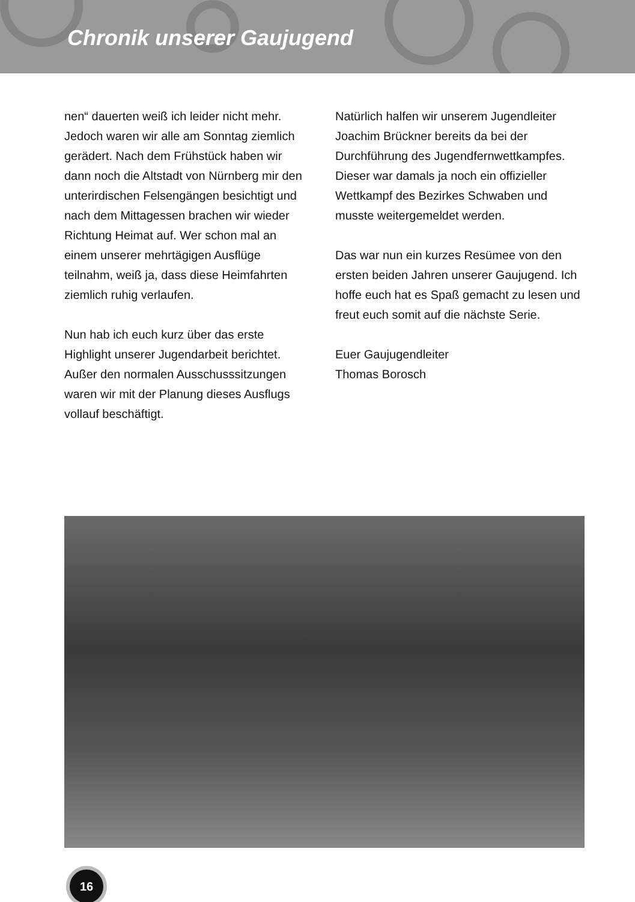Chronik unserer Gaujugend
nen“ dauerten weiß ich leider nicht mehr. Jedoch waren wir alle am Sonntag ziemlich gerädert. Nach dem Frühstück haben wir dann noch die Altstadt von Nürnberg mir den unterirdischen Felsengängen besichtigt und nach dem Mittagessen brachen wir wieder Richtung Heimat auf. Wer schon mal an einem unserer mehrtägigen Ausflüge teilnahm, weiß ja, dass diese Heimfahrten ziemlich ruhig verlaufen.
Nun hab ich euch kurz über das erste Highlight unserer Jugendarbeit berichtet. Außer den normalen Ausschusssitzungen waren wir mit der Planung dieses Ausflugs vollauf beschäftigt.
Natürlich halfen wir unserem Jugendleiter Joachim Brückner bereits da bei der Durchführung des Jugendfernwettkampfes. Dieser war damals ja noch ein offizieller Wettkampf des Bezirkes Schwaben und musste weitergemeldet werden.
Das war nun ein kurzes Resümee von den ersten beiden Jahren unserer Gaujugend. Ich hoffe euch hat es Spaß gemacht zu lesen und freut euch somit auf die nächste Serie.
Euer Gaujugendleiter
Thomas Borosch
16